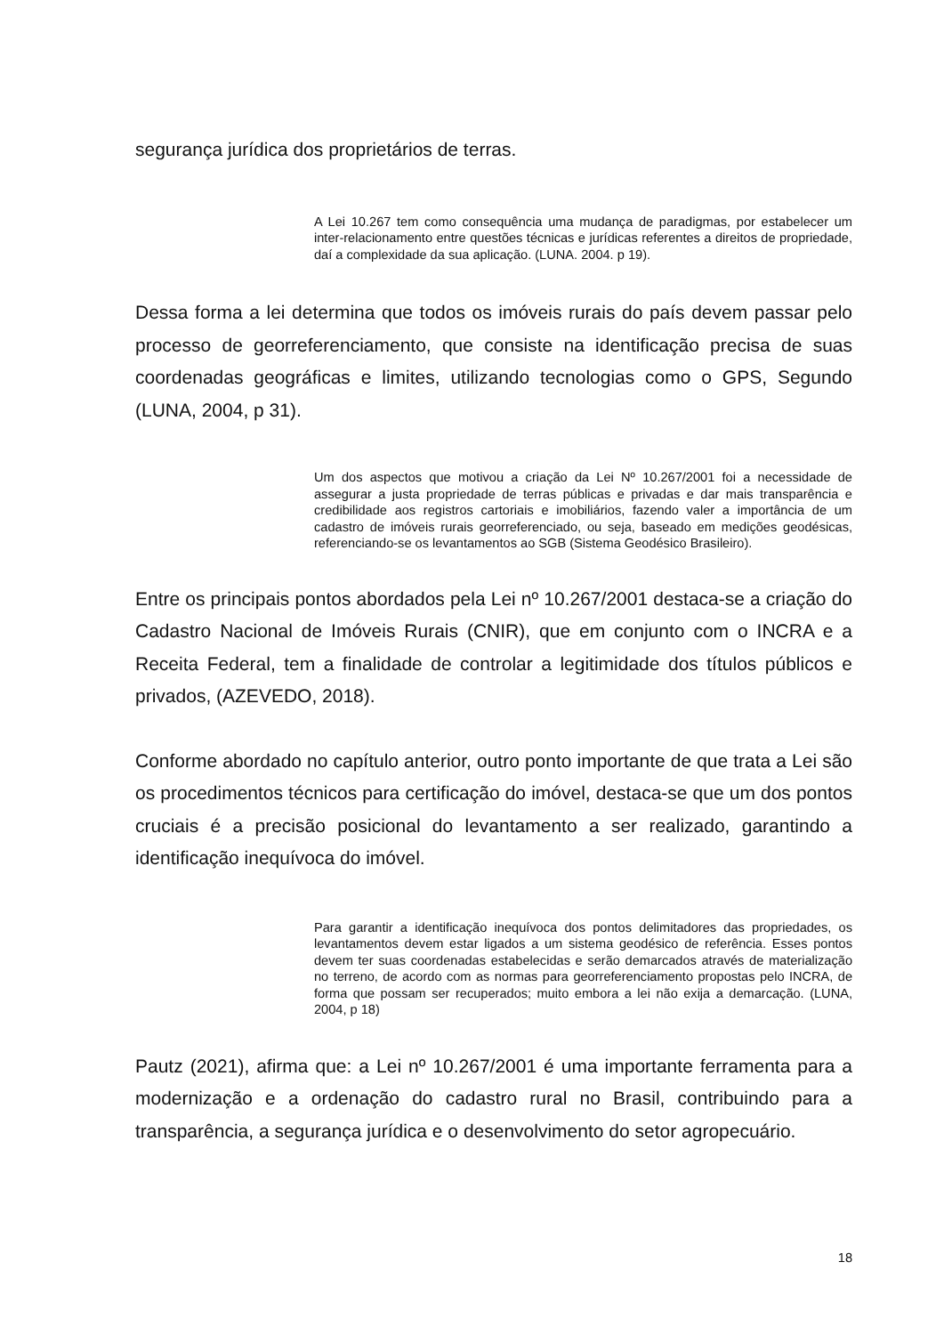segurança jurídica dos proprietários de terras.
A Lei 10.267 tem como consequência uma mudança de paradigmas, por estabelecer um inter-relacionamento entre questões técnicas e jurídicas referentes a direitos de propriedade, daí a complexidade da sua aplicação. (LUNA. 2004. p 19).
Dessa forma a lei determina que todos os imóveis rurais do país devem passar pelo processo de georreferenciamento, que consiste na identificação precisa de suas coordenadas geográficas e limites, utilizando tecnologias como o GPS, Segundo (LUNA, 2004, p 31).
Um dos aspectos que motivou a criação da Lei Nº 10.267/2001 foi a necessidade de assegurar a justa propriedade de terras públicas e privadas e dar mais transparência e credibilidade aos registros cartoriais e imobiliários, fazendo valer a importância de um cadastro de imóveis rurais georreferenciado, ou seja, baseado em medições geodésicas, referenciando-se os levantamentos ao SGB (Sistema Geodésico Brasileiro).
Entre os principais pontos abordados pela Lei nº 10.267/2001 destaca-se a criação do Cadastro Nacional de Imóveis Rurais (CNIR), que em conjunto com o INCRA e a Receita Federal, tem a finalidade de controlar a legitimidade dos títulos públicos e privados, (AZEVEDO, 2018).
Conforme abordado no capítulo anterior, outro ponto importante de que trata a Lei são os procedimentos técnicos para certificação do imóvel, destaca-se que um dos pontos cruciais é a precisão posicional do levantamento a ser realizado, garantindo a identificação inequívoca do imóvel.
Para garantir a identificação inequívoca dos pontos delimitadores das propriedades, os levantamentos devem estar ligados a um sistema geodésico de referência. Esses pontos devem ter suas coordenadas estabelecidas e serão demarcados através de materialização no terreno, de acordo com as normas para georreferenciamento propostas pelo INCRA, de forma que possam ser recuperados; muito embora a lei não exija a demarcação. (LUNA, 2004, p 18)
Pautz (2021), afirma que: a Lei nº 10.267/2001 é uma importante ferramenta para a modernização e a ordenação do cadastro rural no Brasil, contribuindo para a transparência, a segurança jurídica e o desenvolvimento do setor agropecuário.
18